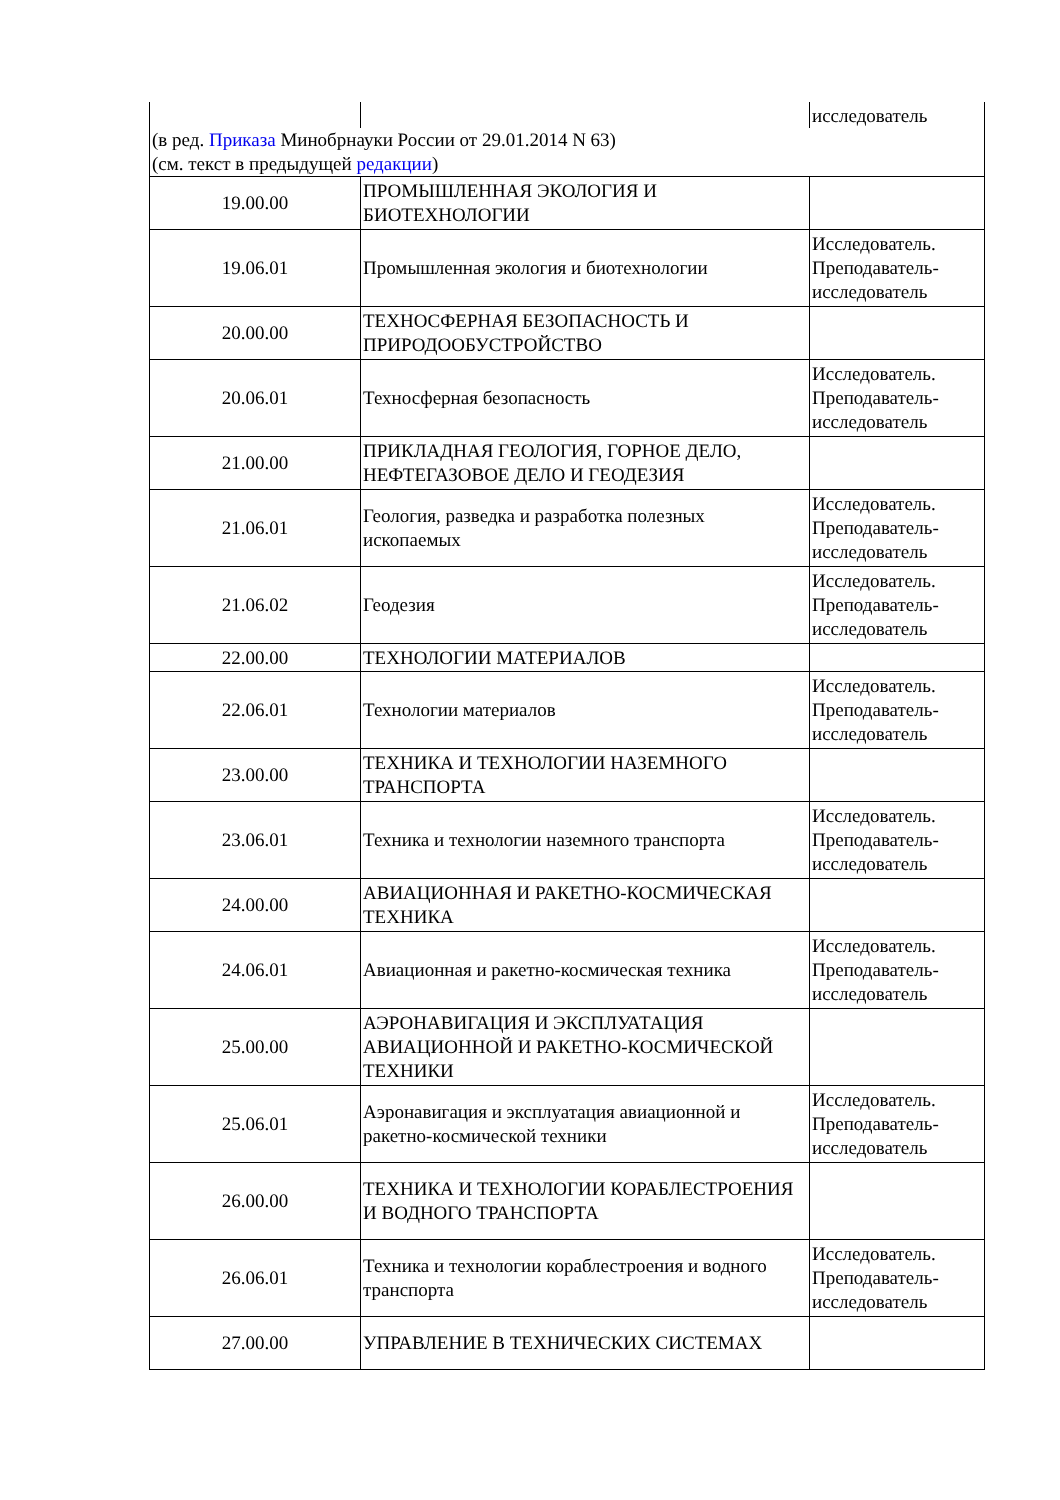| | | исследователь |
| (в ред. Приказа Минобрнауки России от 29.01.2014 N 63) (см. текст в предыдущей редакции ) | | |
| 19.00.00 | ПРОМЫШЛЕННАЯ ЭКОЛОГИЯ И БИОТЕХНОЛОГИИ | |
| 19.06.01 | Промышленная экология и биотехнологии | Исследователь. Преподаватель-исследователь |
| 20.00.00 | ТЕХНОСФЕРНАЯ БЕЗОПАСНОСТЬ И ПРИРОДООБУСТРОЙСТВО | |
| 20.06.01 | Техносферная безопасность | Исследователь. Преподаватель-исследователь |
| 21.00.00 | ПРИКЛАДНАЯ ГЕОЛОГИЯ, ГОРНОЕ ДЕЛО, НЕФТЕГАЗОВОЕ ДЕЛО И ГЕОДЕЗИЯ | |
| 21.06.01 | Геология, разведка и разработка полезных ископаемых | Исследователь. Преподаватель-исследователь |
| 21.06.02 | Геодезия | Исследователь. Преподаватель-исследователь |
| 22.00.00 | ТЕХНОЛОГИИ МАТЕРИАЛОВ | |
| 22.06.01 | Технологии материалов | Исследователь. Преподаватель-исследователь |
| 23.00.00 | ТЕХНИКА И ТЕХНОЛОГИИ НАЗЕМНОГО ТРАНСПОРТА | |
| 23.06.01 | Техника и технологии наземного транспорта | Исследователь. Преподаватель-исследователь |
| 24.00.00 | АВИАЦИОННАЯ И РАКЕТНО-КОСМИЧЕСКАЯ ТЕХНИКА | |
| 24.06.01 | Авиационная и ракетно-космическая техника | Исследователь. Преподаватель-исследователь |
| 25.00.00 | АЭРОНАВИГАЦИЯ И ЭКСПЛУАТАЦИЯ АВИАЦИОННОЙ И РАКЕТНО-КОСМИЧЕСКОЙ ТЕХНИКИ | |
| 25.06.01 | Аэронавигация и эксплуатация авиационной и ракетно-космической техники | Исследователь. Преподаватель-исследователь |
| 26.00.00 | ТЕХНИКА И ТЕХНОЛОГИИ КОРАБЛЕСТРОЕНИЯ И ВОДНОГО ТРАНСПОРТА | |
| 26.06.01 | Техника и технологии кораблестроения и водного транспорта | Исследователь. Преподаватель-исследователь |
| 27.00.00 | УПРАВЛЕНИЕ В ТЕХНИЧЕСКИХ СИСТЕМАХ | |